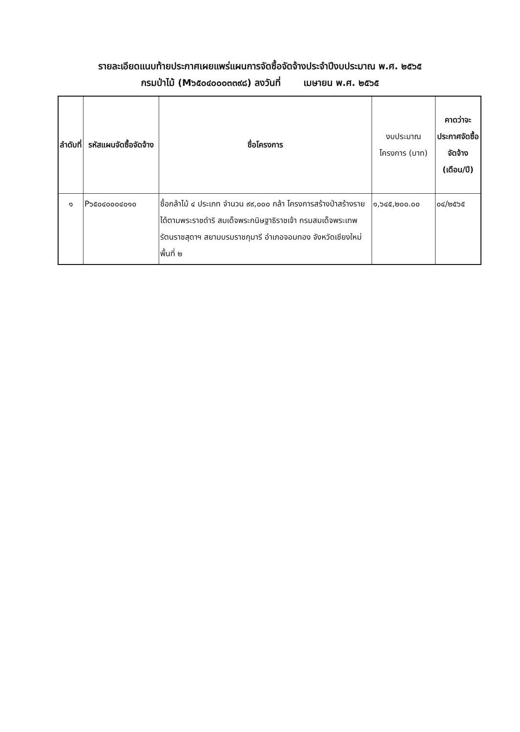รายละเอียดแนบท้ายประกาศเผยแพร่แผนการจัดซื้อจัดจ้างประจำปีงบประมาณ พ.ศ. ๒๕๖๕
กรมป่าไม้ (M๖๕๐๔๐๐๐๓๓๙๘) ลงวันที่ เมษายน พ.ศ. ๒๕๖๕
| ลำดับที่ | รหัสแผนจัดซื้อจัดจ้าง | ชื่อโครงการ | งบประมาณโครงการ (บาท) | คาดว่าจะประกาศจัดซื้อจัดจ้าง (เดือน/ปี) |
| --- | --- | --- | --- | --- |
| ๑ | P๖๕๐๔๐๐๐๔๐๑๐ | ซื้อกล้าไม้ ๔ ประเภท จำนวน ๙๙,๐๐๐ กล้า โครงการสร้างป่าสร้างรายได้ตามพระราชดำริ สมเด็จพระกนิษฐาธิราชเจ้า กรมสมเด็จพระเทพรัตนราชสุดาฯ สยามบรมราชกุมารี อำเภอจอมทอง จังหวัดเชียงใหม่ พื้นที่ ๒ | ๑,๖๔๕,๒๐๐.๐๐ | ๐๔/๒๕๖๕ |